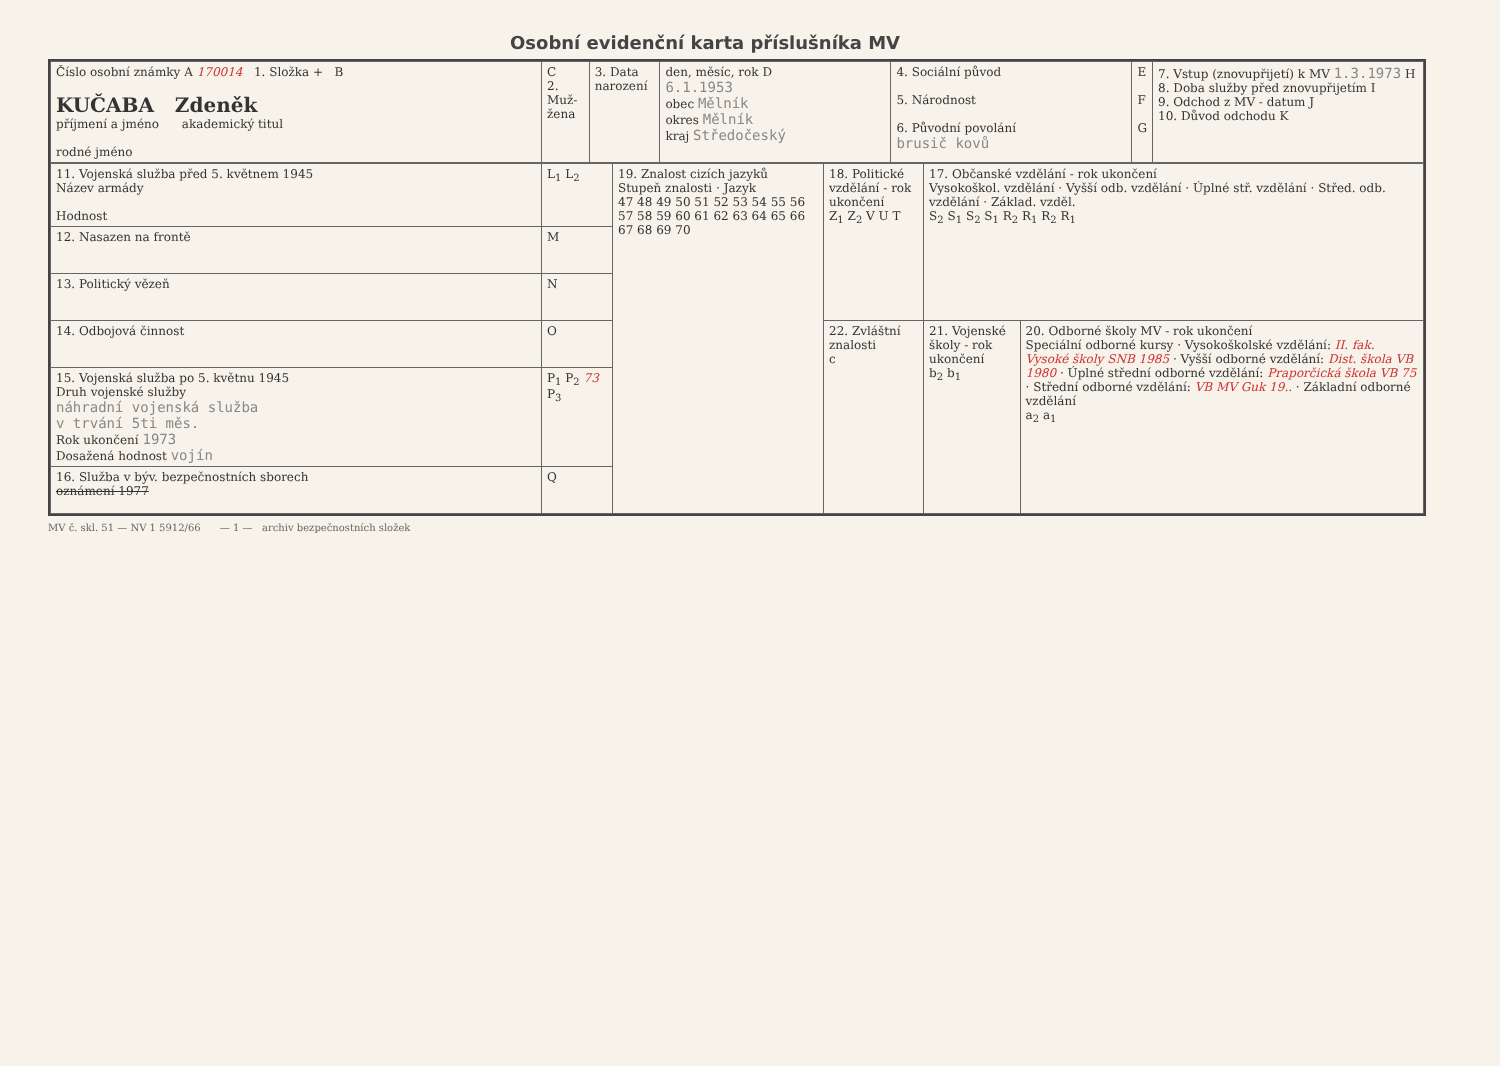Osobní evidenční karta příslušníka MV
| Číslo osobní známky A 170014 1. Složka + B KUČABA Zdeněk příjmení a jméno akademický titul rodné jméno | C 2. Muž-žena | 3. Data narození | den, měsíc, rok D 6.1.1953 obec Mělník okres Mělník kraj Středočeský | 4. Sociální původ 5. Národnost 6. Původní povolání brusič kovů | E F G | 7. Vstup (znovupřijetí) k MV 1.3.1973 H 8. Doba služby před znovupřijetím I 9. Odchod z MV - datum J 10. Důvod odchodu K |
| 11. Vojenská služba před 5. květnem 1945 Název armády Hodnost | L<sub>1</sub> L<sub>2</sub> | 19. Znalost cizích jazyků Stupeň znalosti · Jazyk 47 48 49 50 51 52 53 54 55 56 57 58 59 60 61 62 63 64 65 66 67 68 69 70 | 18. Politické vzdělání - rok ukončení Z<sub>1</sub> Z<sub>2</sub> V U T | 17. Občanské vzdělání - rok ukončení Vysokoškol. vzdělání · Vyšší odb. vzdělání · Úplné stř. vzdělání · Střed. odb. vzdělání · Základ. vzděl. S<sub>2</sub> S<sub>1</sub> S<sub>2</sub> S<sub>1</sub> R<sub>2</sub> R<sub>1</sub> R<sub>2</sub> R<sub>1</sub> | |
| 12. Nasazen na frontě | M | | | | |
| 13. Politický vězeň | N | | | | |
| 14. Odbojová činnost | O | | 22. Zvláštní znalosti c | 21. Vojenské školy - rok ukončení b<sub>2</sub> b<sub>1</sub> | 20. Odborné školy MV - rok ukončení Speciální odborné kursy · Vysokoškolské vzdělání: II. fak. Vysoké školy SNB 1985 · Vyšší odborné vzdělání: Dist. škola VB 1980 · Úplné střední odborné vzdělání: Praporčická škola VB 75 · Střední odborné vzdělání: VB MV Guk 19.. · Základní odborné vzdělání a<sub>2</sub> a<sub>1</sub> |
| 15. Vojenská služba po 5. květnu 1945 Druh vojenské služby náhradní vojenská služba v trvání 5ti měs. Rok ukončení 1973 Dosažená hodnost vojín | P<sub>1</sub> P<sub>2</sub> 73 P<sub>3</sub> | | | | |
| 16. Služba v býv. bezpečnostních sborech oznámení 1977 | Q | | | | |
MV č. skl. 51 — NV 1 5912/66 — 1 — archiv bezpečnostních složek